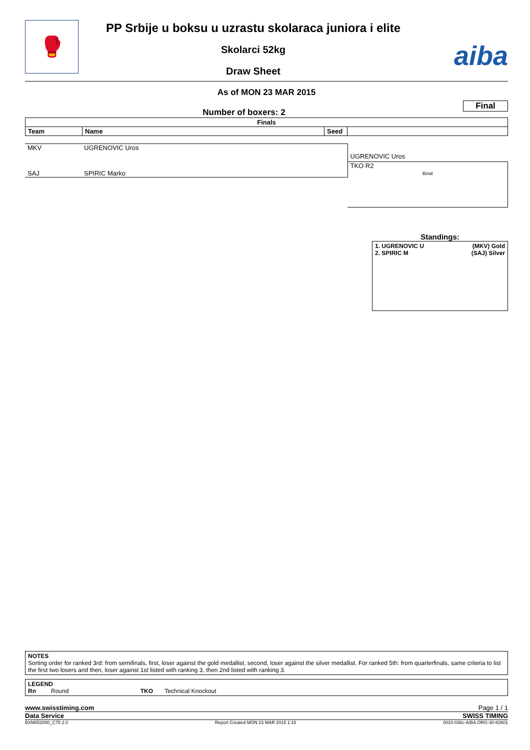🥊
PP Srbije u boksu u uzrastu skolaraca juniora i elite
Skolarci 52kg
Draw Sheet
aiba
As of MON 23 MAR 2015
Final
Number of boxers: 2
| Finals | | | |
| --- | --- | --- | --- |
| Team | Name | Seed | |
| MKV | UGRENOVIC Uros | |
| | | UGRENOVIC Uros |
| | | TKO R2 |
| SAJ | SPIRIC Marko | Bout |
Standings:
1. UGRENOVIC U (MKV) Gold
2. SPIRIC M (SAJ) Silver
NOTES
Sorting order for ranked 3rd: from semifinals, first, loser against the gold medallist, second, loser against the silver medallist. For ranked 5th: from quarterfinals, same criteria to list the first two losers and then, loser against 1st listed with ranking 3, then 2nd listed with ranking 3.
LEGEND
Rn Round TKO Technical Knockout
www.swisstiming.com Page 1 / 1
Data Service SWISS TIMING
BXM052000_C75 2.0 Report Created MON 23 MAR 2015 1:15 0010-036c-AIBA.ORG-30-82601